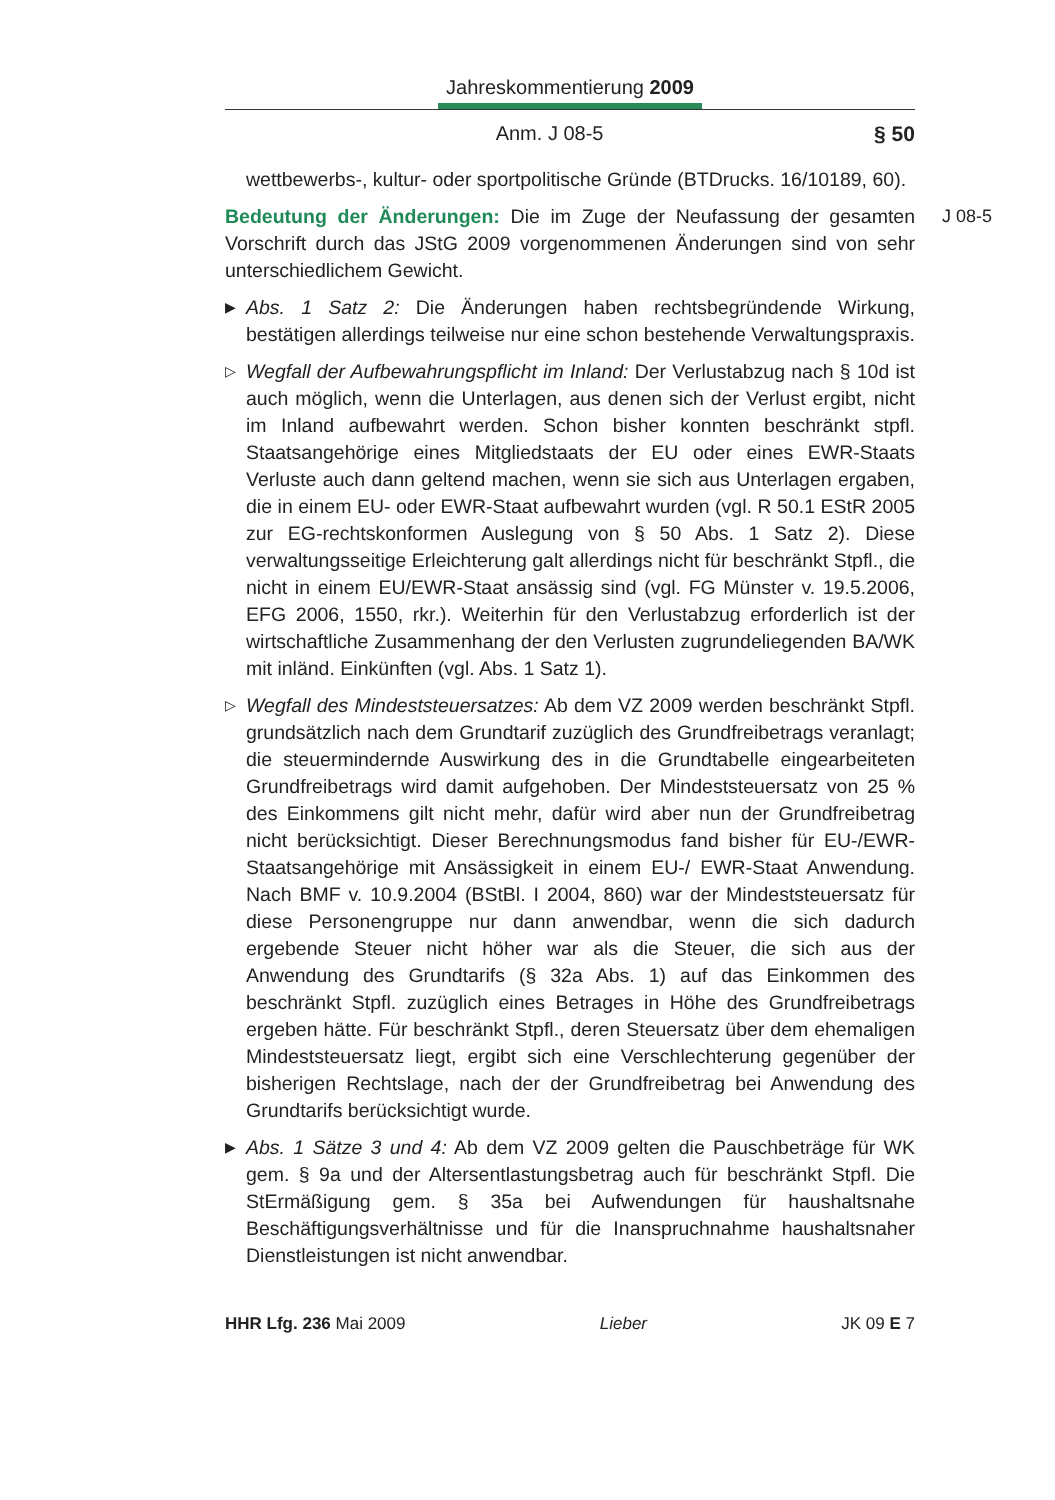Jahreskommentierung 2009
Anm. J 08-5 § 50
wettbewerbs-, kultur- oder sportpolitische Gründe (BTDrucks. 16/10189, 60).
J 08-5 Bedeutung der Änderungen: Die im Zuge der Neufassung der gesamten Vorschrift durch das JStG 2009 vorgenommenen Änderungen sind von sehr unterschiedlichem Gewicht.
▶ Abs. 1 Satz 2: Die Änderungen haben rechtsbegründende Wirkung, bestätigen allerdings teilweise nur eine schon bestehende Verwaltungspraxis.
▷ Wegfall der Aufbewahrungspflicht im Inland: Der Verlustabzug nach § 10d ist auch möglich, wenn die Unterlagen, aus denen sich der Verlust ergibt, nicht im Inland aufbewahrt werden. Schon bisher konnten beschränkt stpfl. Staatsangehörige eines Mitgliedstaats der EU oder eines EWR-Staats Verluste auch dann geltend machen, wenn sie sich aus Unterlagen ergaben, die in einem EU- oder EWR-Staat aufbewahrt wurden (vgl. R 50.1 EStR 2005 zur EG-rechtskonformen Auslegung von § 50 Abs. 1 Satz 2). Diese verwaltungsseitige Erleichterung galt allerdings nicht für beschränkt Stpfl., die nicht in einem EU/EWR-Staat ansässig sind (vgl. FG Münster v. 19.5.2006, EFG 2006, 1550, rkr.). Weiterhin für den Verlustabzug erforderlich ist der wirtschaftliche Zusammenhang der den Verlusten zugrundeliegenden BA/WK mit inländ. Einkünften (vgl. Abs. 1 Satz 1).
▷ Wegfall des Mindeststeuersatzes: Ab dem VZ 2009 werden beschränkt Stpfl. grundsätzlich nach dem Grundtarif zuzüglich des Grundfreibetrags veranlagt; die steuermindernde Auswirkung des in die Grundtabelle eingearbeiteten Grundfreibetrags wird damit aufgehoben. Der Mindeststeuersatz von 25 % des Einkommens gilt nicht mehr, dafür wird aber nun der Grundfreibetrag nicht berücksichtigt. Dieser Berechnungsmodus fand bisher für EU-/EWR-Staatsangehörige mit Ansässigkeit in einem EU-/ EWR-Staat Anwendung. Nach BMF v. 10.9.2004 (BStBl. I 2004, 860) war der Mindeststeuersatz für diese Personengruppe nur dann anwendbar, wenn die sich dadurch ergebende Steuer nicht höher war als die Steuer, die sich aus der Anwendung des Grundtarifs (§ 32a Abs. 1) auf das Einkommen des beschränkt Stpfl. zuzüglich eines Betrages in Höhe des Grundfreibetrags ergeben hätte. Für beschränkt Stpfl., deren Steuersatz über dem ehemaligen Mindeststeuersatz liegt, ergibt sich eine Verschlechterung gegenüber der bisherigen Rechtslage, nach der der Grundfreibetrag bei Anwendung des Grundtarifs berücksichtigt wurde.
▶ Abs. 1 Sätze 3 und 4: Ab dem VZ 2009 gelten die Pauschbeträge für WK gem. § 9a und der Altersentlastungsbetrag auch für beschränkt Stpfl. Die StErmäßigung gem. § 35a bei Aufwendungen für haushaltsnahe Beschäftigungsverhältnisse und für die Inanspruchnahme haushaltsnaher Dienstleistungen ist nicht anwendbar.
HHR Lfg. 236 Mai 2009 Lieber JK 09 E 7